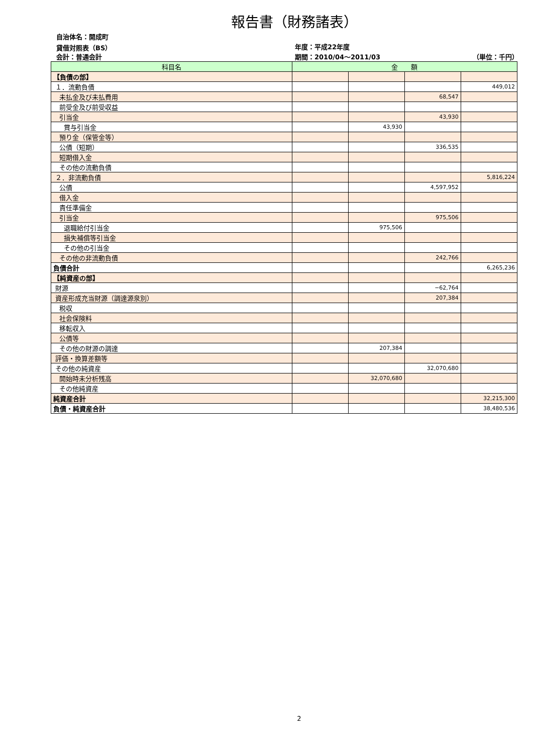報告書（財務諸表）
自治体名：開成町
貸借対照表（BS） 年度：平成22年度
会計：普通会計 期間：2010/04～2011/03 （単位：千円）
| 科目名 | 金 額 | | | |
| --- | --- | --- | --- | --- |
| 【負債の部】 | | | | |
| １．流動負債 | | | | 449,012 |
| 未払金及び未払費用 | | | 68,547 | |
| 前受金及び前受収益 | | | | |
| 引当金 | | | 43,930 | |
| 賞与引当金 | | 43,930 | | |
| 預り金（保管金等） | | | | |
| 公債（短期） | | | 336,535 | |
| 短期借入金 | | | | |
| その他の流動負債 | | | | |
| ２．非流動負債 | | | | 5,816,224 |
| 公債 | | | 4,597,952 | |
| 借入金 | | | | |
| 責任準備金 | | | | |
| 引当金 | | | 975,506 | |
| 退職給付引当金 | | 975,506 | | |
| 損失補償等引当金 | | | | |
| その他の引当金 | | | | |
| その他の非流動負債 | | | 242,766 | |
| 負債合計 | | | | 6,265,236 |
| 【純資産の部】 | | | | |
| 財源 | | | −62,764 | |
| 資産形成充当財源（調達源泉別） | | | 207,384 | |
| 税収 | | | | |
| 社会保険料 | | | | |
| 移転収入 | | | | |
| 公債等 | | | | |
| その他の財源の調達 | | 207,384 | | |
| 評価・換算差額等 | | | | |
| その他の純資産 | | | 32,070,680 | |
| 開始時未分析残高 | | 32,070,680 | | |
| その他純資産 | | | | |
| 純資産合計 | | | | 32,215,300 |
| 負債・純資産合計 | | | | 38,480,536 |
2